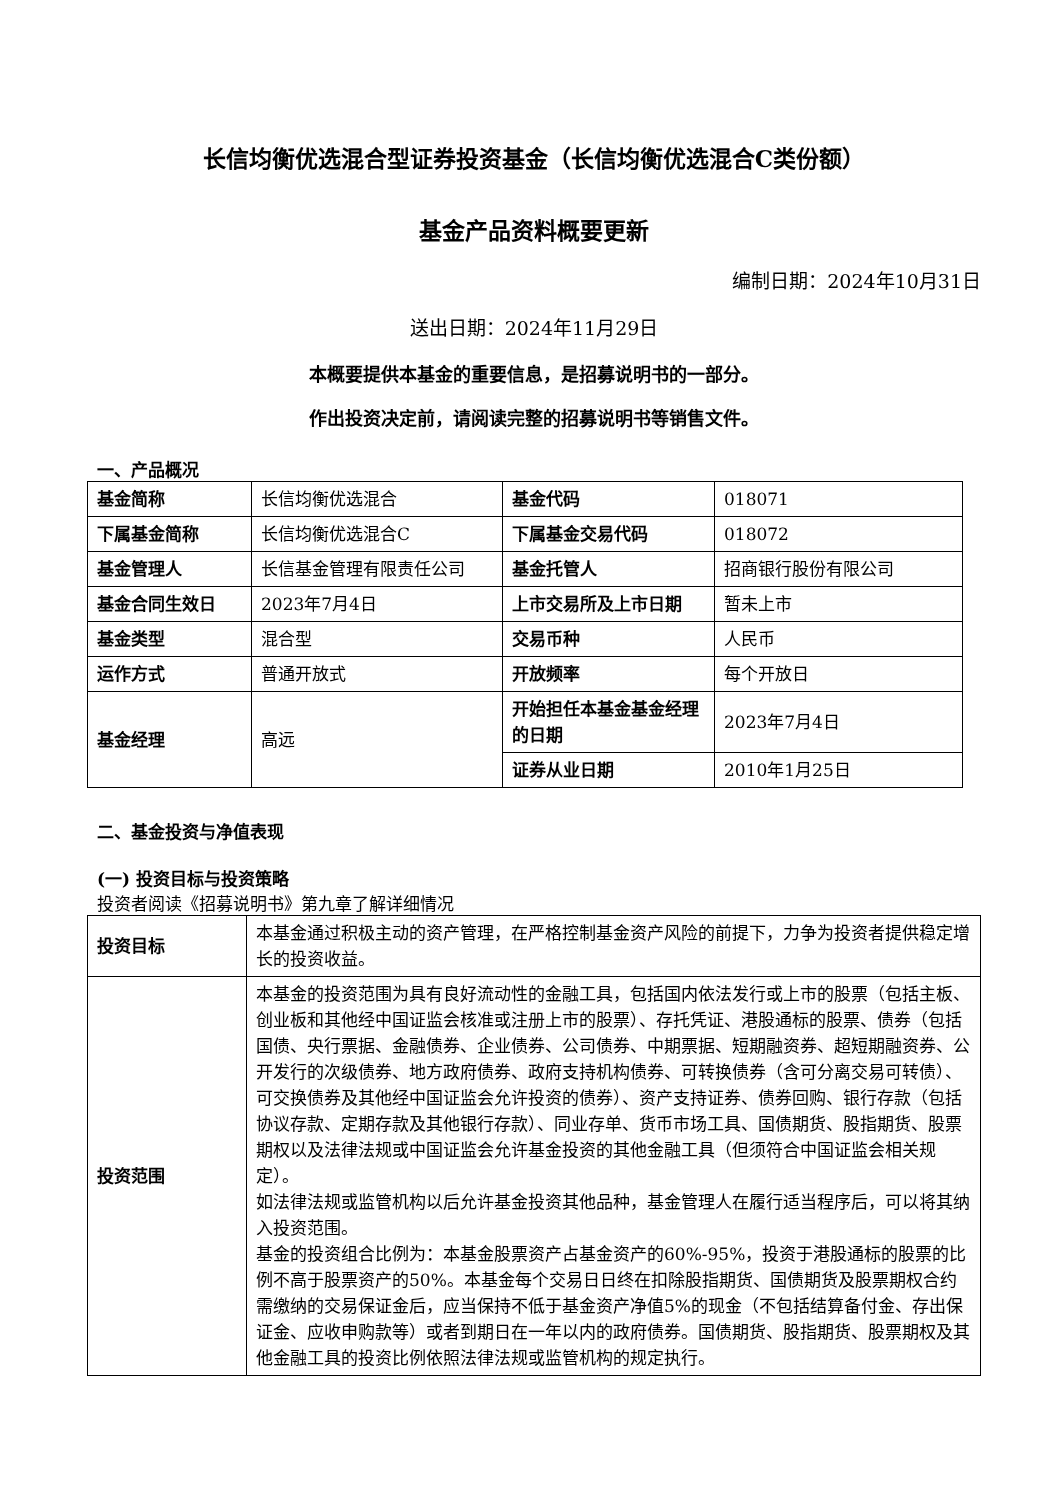长信均衡优选混合型证券投资基金（长信均衡优选混合C类份额）
基金产品资料概要更新
编制日期：2024年10月31日
送出日期：2024年11月29日
本概要提供本基金的重要信息，是招募说明书的一部分。
作出投资决定前，请阅读完整的招募说明书等销售文件。
一、产品概况
| 基金简称 | 长信均衡优选混合 | 基金代码 | 018071 |
| 下属基金简称 | 长信均衡优选混合C | 下属基金交易代码 | 018072 |
| 基金管理人 | 长信基金管理有限责任公司 | 基金托管人 | 招商银行股份有限公司 |
| 基金合同生效日 | 2023年7月4日 | 上市交易所及上市日期 | 暂未上市 |
| 基金类型 | 混合型 | 交易币种 | 人民币 |
| 运作方式 | 普通开放式 | 开放频率 | 每个开放日 |
| 基金经理 | 高远 | 开始担任本基金基金经理的日期 | 2023年7月4日 |
| | | 证券从业日期 | 2010年1月25日 |
二、基金投资与净值表现
(一) 投资目标与投资策略
投资者阅读《招募说明书》第九章了解详细情况
| 投资目标 | 本基金通过积极主动的资产管理，在严格控制基金资产风险的前提下，力争为投资者提供稳定增长的投资收益。 |
| 投资范围 | 本基金的投资范围为具有良好流动性的金融工具，包括国内依法发行或上市的股票（包括主板、创业板和其他经中国证监会核准或注册上市的股票）、存托凭证、港股通标的股票、债券（包括国债、央行票据、金融债券、企业债券、公司债券、中期票据、短期融资券、超短期融资券、公开发行的次级债券、地方政府债券、政府支持机构债券、可转换债券（含可分离交易可转债）、可交换债券及其他经中国证监会允许投资的债券）、资产支持证券、债券回购、银行存款（包括协议存款、定期存款及其他银行存款）、同业存单、货币市场工具、国债期货、股指期货、股票期权以及法律法规或中国证监会允许基金投资的其他金融工具（但须符合中国证监会相关规定）。 如法律法规或监管机构以后允许基金投资其他品种，基金管理人在履行适当程序后，可以将其纳入投资范围。 基金的投资组合比例为：本基金股票资产占基金资产的60%-95%，投资于港股通标的股票的比例不高于股票资产的50%。本基金每个交易日日终在扣除股指期货、国债期货及股票期权合约需缴纳的交易保证金后，应当保持不低于基金资产净值5%的现金（不包括结算备付金、存出保证金、应收申购款等）或者到期日在一年以内的政府债券。国债期货、股指期货、股票期权及其他金融工具的投资比例依照法律法规或监管机构的规定执行。 |